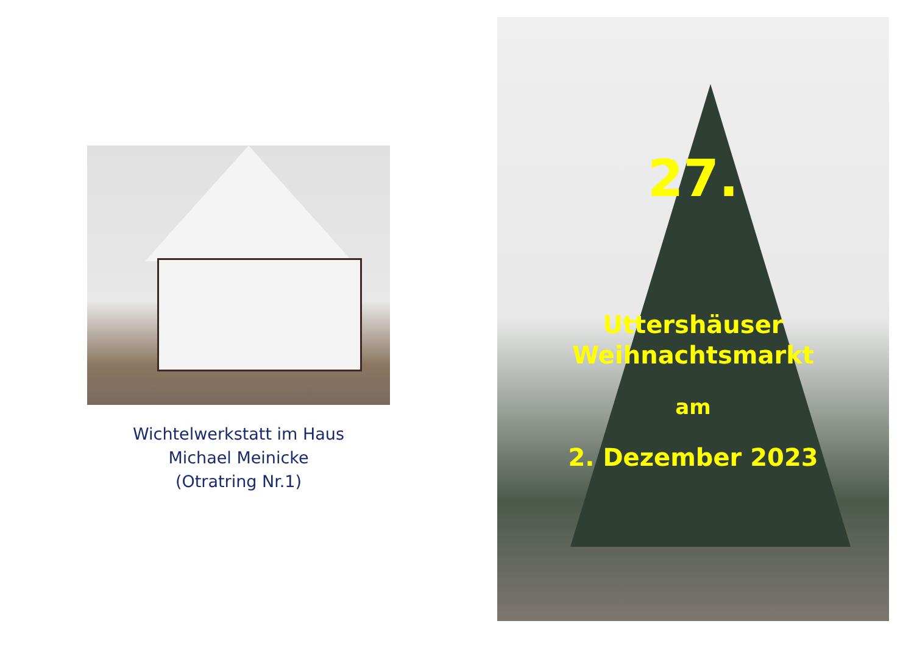Wichtelwerkstatt im Haus
Michael Meinicke
(Otratring Nr.1)
27.
Uttershäuser
Weihnachtsmarkt
am
2. Dezember 2023